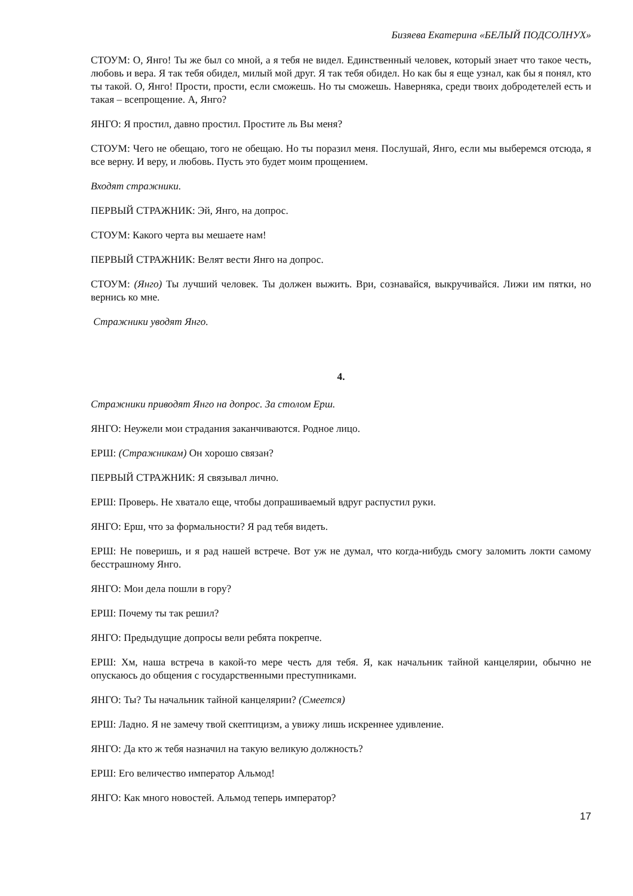Бизяева Екатерина «БЕЛЫЙ ПОДСОЛНУХ»
СТОУМ: О, Янго! Ты же был со мной, а я тебя не видел. Единственный человек, который знает что такое честь, любовь и вера. Я так тебя обидел, милый мой друг. Я так тебя обидел. Но как бы я еще узнал, как бы я понял, кто ты такой. О, Янго! Прости, прости, если сможешь. Но ты сможешь. Наверняка, среди твоих добродетелей есть и такая – всепрощение. А, Янго?
ЯНГО: Я простил, давно простил. Простите ль Вы меня?
СТОУМ: Чего не обещаю, того не обещаю. Но ты поразил меня. Послушай, Янго, если мы выберемся отсюда, я все верну. И веру, и любовь. Пусть это будет моим прощением.
Входят стражники.
ПЕРВЫЙ СТРАЖНИК: Эй, Янго, на допрос.
СТОУМ: Какого черта вы мешаете нам!
ПЕРВЫЙ СТРАЖНИК: Велят вести Янго на допрос.
СТОУМ: (Янго) Ты лучший человек. Ты должен выжить. Ври, сознавайся, выкручивайся. Лижи им пятки, но вернись ко мне.
Стражники уводят Янго.
4.
Стражники приводят Янго на допрос. За столом Ерш.
ЯНГО: Неужели мои страдания заканчиваются. Родное лицо.
ЕРШ: (Стражникам) Он хорошо связан?
ПЕРВЫЙ СТРАЖНИК: Я связывал лично.
ЕРШ: Проверь. Не хватало еще, чтобы допрашиваемый вдруг распустил руки.
ЯНГО: Ерш, что за формальности? Я рад тебя видеть.
ЕРШ: Не поверишь, и я рад нашей встрече. Вот уж не думал, что когда-нибудь смогу заломить локти самому бесстрашному Янго.
ЯНГО: Мои дела пошли в гору?
ЕРШ: Почему ты так решил?
ЯНГО: Предыдущие допросы вели ребята покрепче.
ЕРШ: Хм, наша встреча в какой-то мере честь для тебя. Я, как начальник тайной канцелярии, обычно не опускаюсь до общения с государственными преступниками.
ЯНГО: Ты? Ты начальник тайной канцелярии? (Смеется)
ЕРШ: Ладно. Я не замечу твой скептицизм, а увижу лишь искреннее удивление.
ЯНГО: Да кто ж тебя назначил на такую великую должность?
ЕРШ: Его величество император Альмод!
ЯНГО: Как много новостей. Альмод теперь император?
17